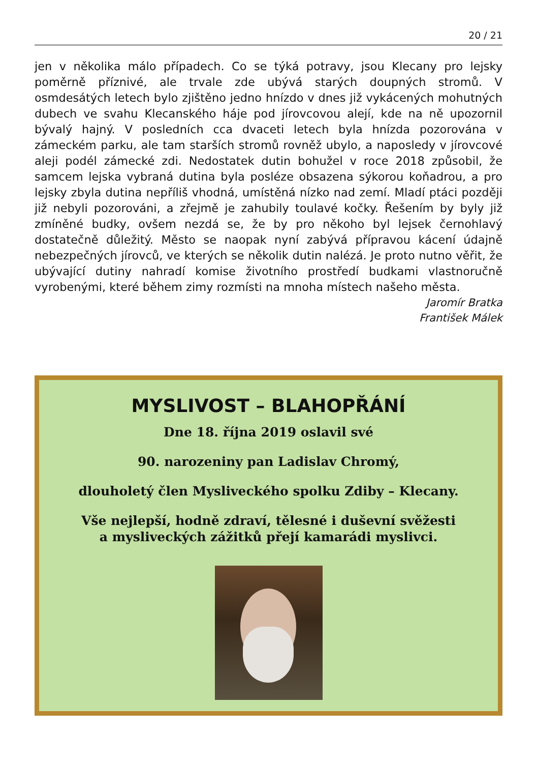20 / 21
jen v několika málo případech. Co se týká potravy, jsou Klecany pro lejsky poměrně příznivé, ale trvale zde ubývá starých doupných stromů. V osmdesátých letech bylo zjištěno jedno hnízdo v dnes již vykácených mohutných dubech ve svahu Klecanského háje pod jírovcovou alejí, kde na ně upozornil bývalý hajný. V posledních cca dvaceti letech byla hnízda pozorována v zámeckém parku, ale tam starších stromů rovněž ubylo, a naposledy v jírovcové aleji podél zámecké zdi. Nedostatek dutin bohužel v roce 2018 způsobil, že samcem lejska vybraná dutina byla posléze obsazena sýkorou koňadrou, a pro lejsky zbyla dutina nepříliš vhodná, umístěná nízko nad zemí. Mladí ptáci později již nebyli pozorováni, a zřejmě je zahubily toulavé kočky. Řešením by byly již zmíněné budky, ovšem nezdá se, že by pro někoho byl lejsek černohlavý dostatečně důležitý. Město se naopak nyní zabývá přípravou kácení údajně nebezpečných jírovců, ve kterých se několik dutin nalézá. Je proto nutno věřit, že ubývající dutiny nahradí komise životního prostředí budkami vlastnoručně vyrobenými, které během zimy rozmísti na mnoha místech našeho města.
Jaromír Bratka
František Málek
MYSLIVOST – BLAHOPŘÁNÍ
Dne 18. října 2019 oslavil své
90. narozeniny pan Ladislav Chromý,
dlouholetý člen Mysliveckého spolku Zdiby – Klecany.
Vše nejlepší, hodně zdraví, tělesné i duševní svěžesti
a mysliveckých zážitků přejí kamarádi myslivci.